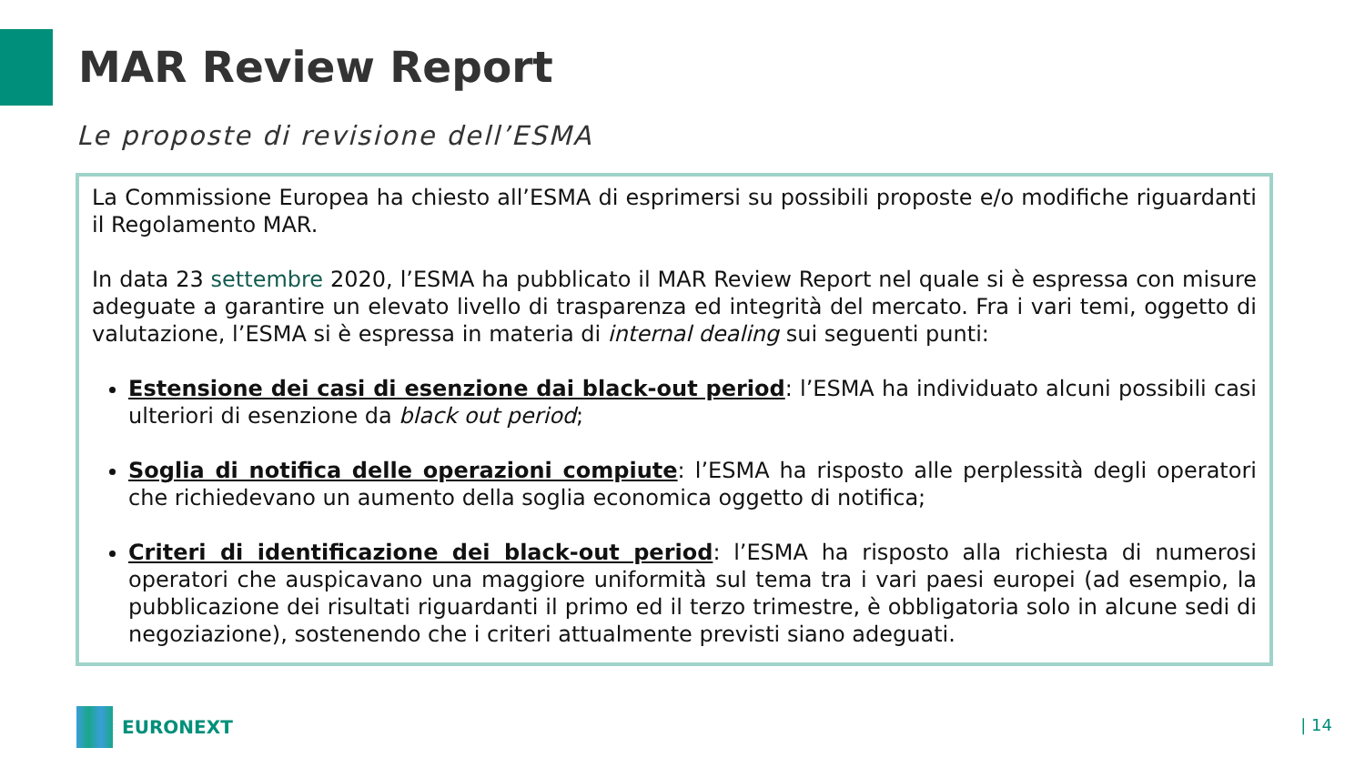MAR Review Report
Le proposte di revisione dell’ESMA
La Commissione Europea ha chiesto all’ESMA di esprimersi su possibili proposte e/o modifiche riguardanti il Regolamento MAR.
In data 23 settembre 2020, l’ESMA ha pubblicato il MAR Review Report nel quale si è espressa con misure adeguate a garantire un elevato livello di trasparenza ed integrità del mercato. Fra i vari temi, oggetto di valutazione, l’ESMA si è espressa in materia di internal dealing sui seguenti punti:
Estensione dei casi di esenzione dai black-out period: l’ESMA ha individuato alcuni possibili casi ulteriori di esenzione da black out period;
Soglia di notifica delle operazioni compiute: l’ESMA ha risposto alle perplessità degli operatori che richiedevano un aumento della soglia economica oggetto di notifica;
Criteri di identificazione dei black-out period: l’ESMA ha risposto alla richiesta di numerosi operatori che auspicavano una maggiore uniformità sul tema tra i vari paesi europei (ad esempio, la pubblicazione dei risultati riguardanti il primo ed il terzo trimestre, è obbligatoria solo in alcune sedi di negoziazione), sostenendo che i criteri attualmente previsti siano adeguati.
EURONEXT | 14